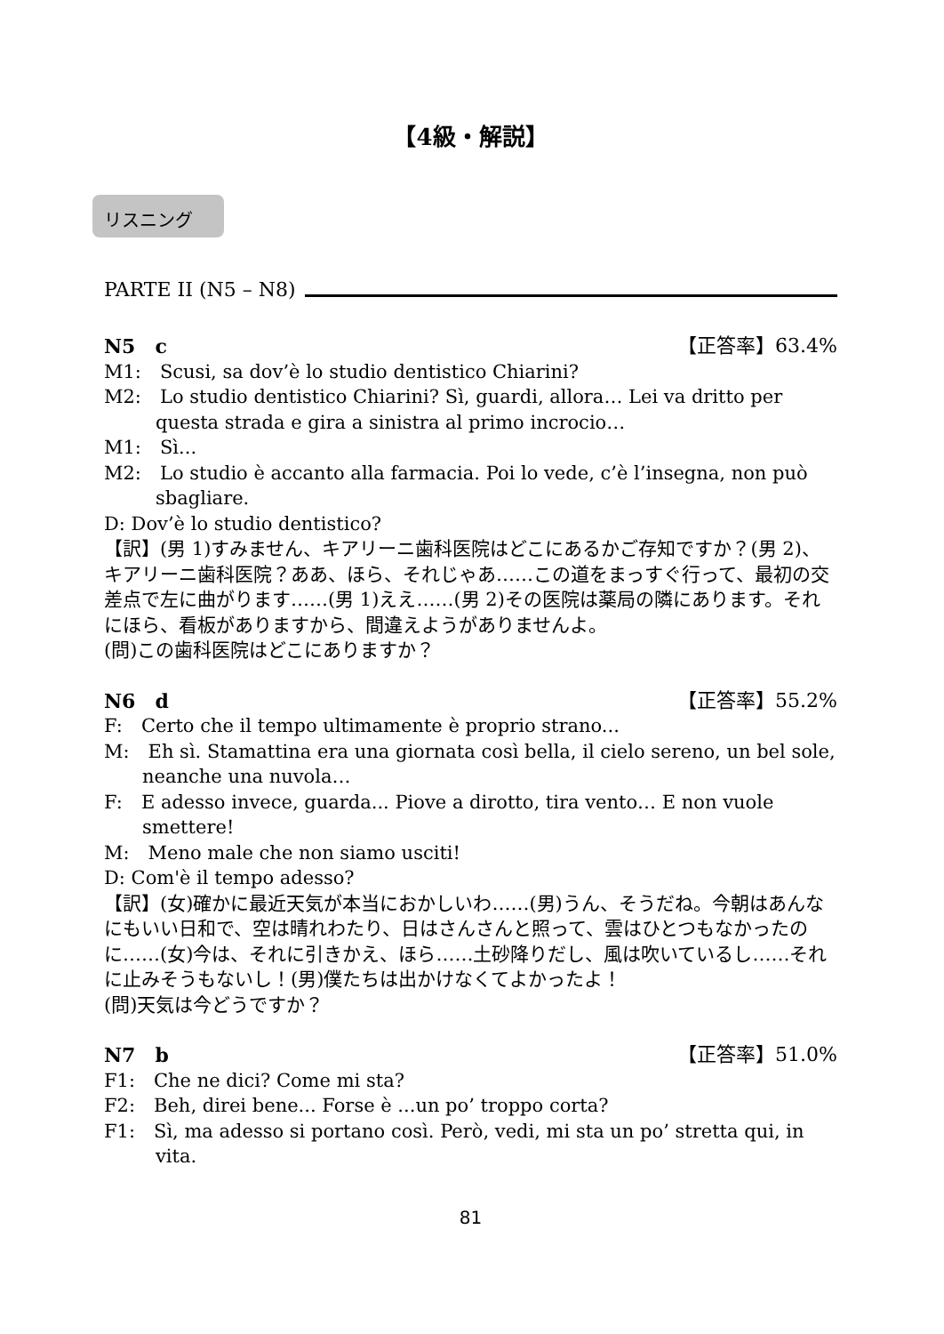【4級・解説】
リスニング
PARTE II (N5 – N8)
N5　c 【正答率】63.4%
M1:　Scusi, sa dov’è lo studio dentistico Chiarini?
M2:　Lo studio dentistico Chiarini? Sì, guardi, allora… Lei va dritto per questa strada e gira a sinistra al primo incrocio…
M1:　Sì...
M2:　Lo studio è accanto alla farmacia. Poi lo vede, c’è l’insegna, non può sbagliare.
D: Dov’è lo studio dentistico?
【訳】(男 1)すみません、キアリーニ歯科医院はどこにあるかご存知ですか？(男 2)、キアリーニ歯科医院？ああ、ほら、それじゃあ……この道をまっすぐ行って、最初の交差点で左に曲がります……(男 1)ええ……(男 2)その医院は薬局の隣にあります。それにほら、看板がありますから、間違えようがありませんよ。
(問)この歯科医院はどこにありますか？
N6　d 【正答率】55.2%
F:　Certo che il tempo ultimamente è proprio strano...
M:　Eh sì. Stamattina era una giornata così bella, il cielo sereno, un bel sole, neanche una nuvola…
F:　E adesso invece, guarda... Piove a dirotto, tira vento… E non vuole smettere!
M:　Meno male che non siamo usciti!
D: Com'è il tempo adesso?
【訳】(女)確かに最近天気が本当におかしいわ……(男)うん、そうだね。今朝はあんなにもいい日和で、空は晴れわたり、日はさんさんと照って、雲はひとつもなかったのに……(女)今は、それに引きかえ、ほら……土砂降りだし、風は吹いているし……それに止みそうもないし！(男)僕たちは出かけなくてよかったよ！
(問)天気は今どうですか？
N7　b 【正答率】51.0%
F1:　Che ne dici? Come mi sta?
F2:　Beh, direi bene... Forse è ...un po’ troppo corta?
F1:　Sì, ma adesso si portano così. Però, vedi, mi sta un po’ stretta qui, in vita.
81